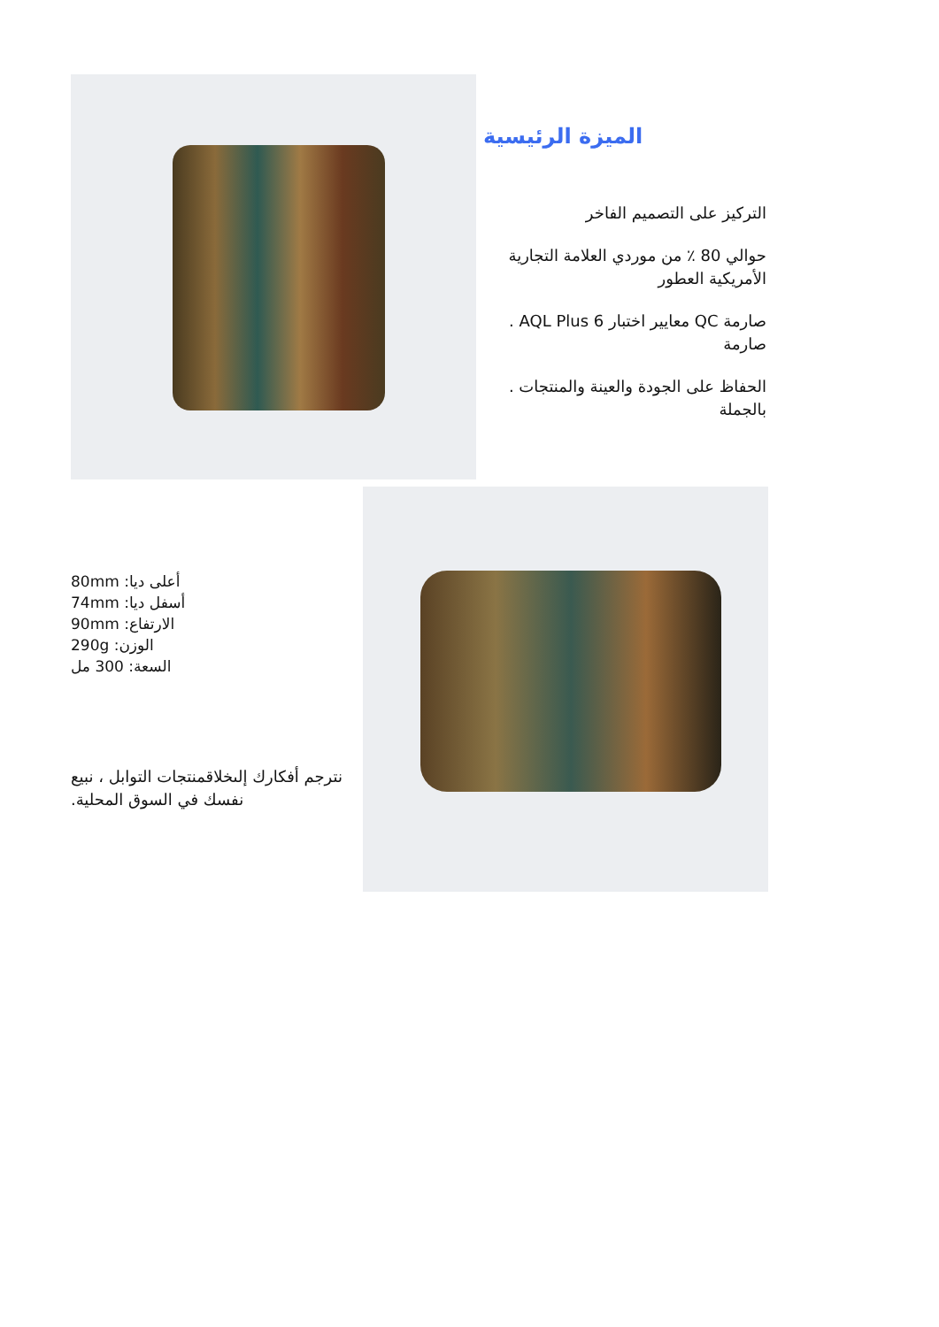الميزة الرئيسية
التركيز على التصميم الفاخر
حوالي 80 ٪ من موردي العلامة التجارية الأمريكية العطور
صارمة QC معايير اختبار AQL Plus 6 . صارمة
الحفاظ على الجودة والعينة والمنتجات . بالجملة
أعلى ديا: 80mm
أسفل ديا: 74mm
الارتفاع: 90mm
الوزن: 290g
السعة: 300 مل
نترجم أفكارك إلىخلاقمنتجات التوابل ، نبيع نفسك في السوق المحلية.